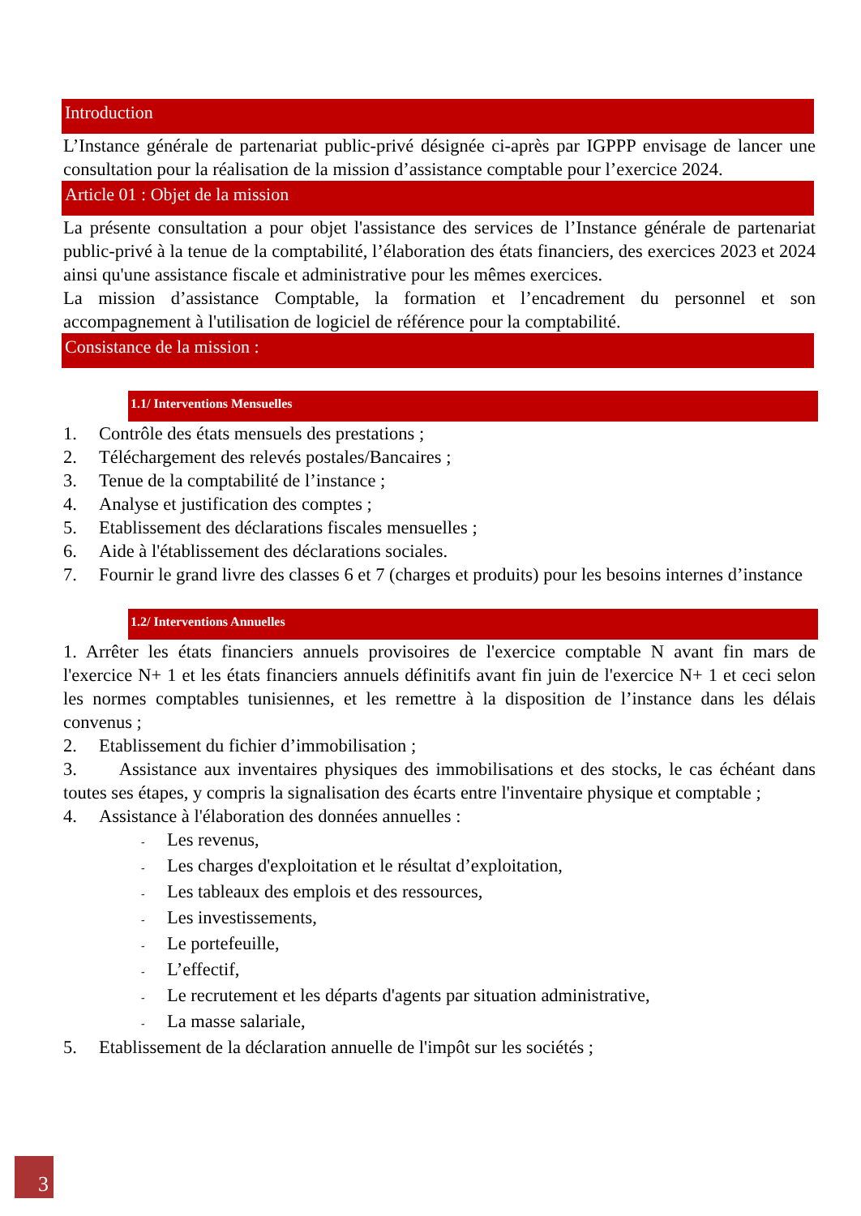Introduction
L’Instance générale de partenariat public-privé désignée ci-après par IGPPP envisage de lancer une consultation pour la réalisation de la mission d’assistance comptable pour l’exercice 2024.
Article 01 : Objet de la mission
La présente consultation a pour objet l'assistance des services de l’Instance générale de partenariat public-privé à la tenue de la comptabilité, l’élaboration des états financiers, des exercices 2023 et 2024 ainsi qu'une assistance fiscale et administrative pour les mêmes exercices.
La mission d’assistance Comptable, la formation et l’encadrement du personnel et son accompagnement à l'utilisation de logiciel de référence pour la comptabilité.
Consistance de la mission :
1.1/ Interventions Mensuelles
1. Contrôle des états mensuels des prestations ;
2. Téléchargement des relevés postales/Bancaires ;
3. Tenue de la comptabilité de l’instance ;
4. Analyse et justification des comptes ;
5. Etablissement des déclarations fiscales mensuelles ;
6. Aide à l'établissement des déclarations sociales.
7. Fournir le grand livre des classes 6 et 7 (charges et produits) pour les besoins internes d’instance
1.2/ Interventions Annuelles
1. Arrêter les états financiers annuels provisoires de l'exercice comptable N avant fin mars de l'exercice N+ 1 et les états financiers annuels définitifs avant fin juin de l'exercice N+ 1 et ceci selon les normes comptables tunisiennes, et les remettre à la disposition de l’instance dans les délais convenus ;
2. Etablissement du fichier d’immobilisation ;
3. Assistance aux inventaires physiques des immobilisations et des stocks, le cas échéant dans toutes ses étapes, y compris la signalisation des écarts entre l'inventaire physique et comptable ;
4. Assistance à l'élaboration des données annuelles :
- Les revenus,
- Les charges d'exploitation et le résultat d’exploitation,
- Les tableaux des emplois et des ressources,
- Les investissements,
- Le portefeuille,
- L’effectif,
- Le recrutement et les départs d'agents par situation administrative,
- La masse salariale,
5. Etablissement de la déclaration annuelle de l'impôt sur les sociétés ;
3